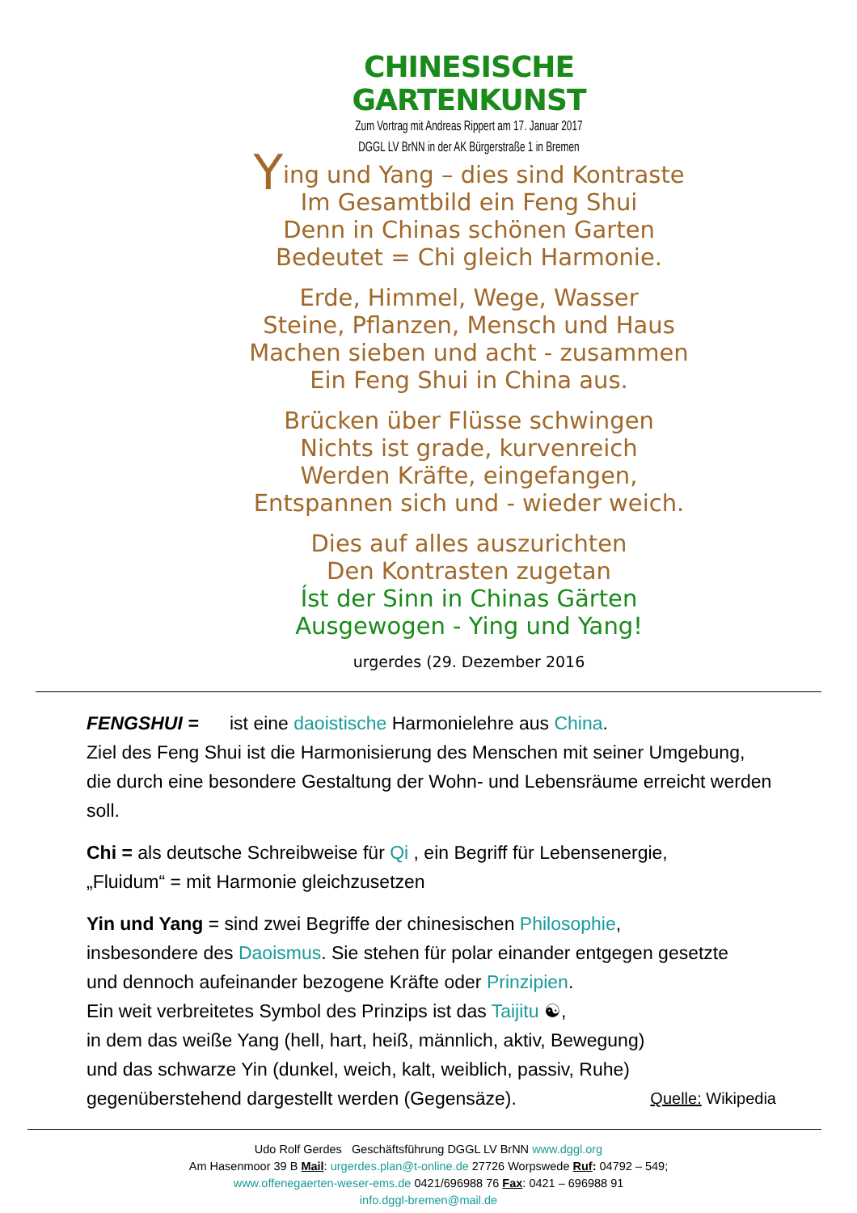CHINESISCHE GARTENKUNST
Zum Vortrag mit Andreas Rippert am 17. Januar 2017
DGGL LV BrNN in der AK Bürgerstraße 1 in Bremen
Ying und Yang – dies sind Kontraste
Im Gesamtbild ein Feng Shui
Denn in Chinas schönen Garten
Bedeutet = Chi gleich Harmonie.
Erde, Himmel, Wege, Wasser
Steine, Pflanzen, Mensch und Haus
Machen sieben und acht - zusammen
Ein Feng Shui in China aus.
Brücken über Flüsse schwingen
Nichts ist grade, kurvenreich
Werden Kräfte, eingefangen,
Entspannen sich und - wieder weich.
Dies auf alles auszurichten
Den Kontrasten zugetan
Íst der Sinn in Chinas Gärten
Ausgewogen - Ying und Yang!
urgerdes (29. Dezember 2016
FENGSHUI = ist eine daoistische Harmonielehre aus China.
Ziel des Feng Shui ist die Harmonisierung des Menschen mit seiner Umgebung,
die durch eine besondere Gestaltung der Wohn- und Lebensräume erreicht werden soll.
Chi = als deutsche Schreibweise für Qi , ein Begriff für Lebensenergie,
„Fluidum“ = mit Harmonie gleichzusetzen
Yin und Yang = sind zwei Begriffe der chinesischen Philosophie,
insbesondere des Daoismus. Sie stehen für polar einander entgegen gesetzte
und dennoch aufeinander bezogene Kräfte oder Prinzipien.
Ein weit verbreitetes Symbol des Prinzips ist das Taijitu ☯,
in dem das weiße Yang (hell, hart, heiß, männlich, aktiv, Bewegung)
und das schwarze Yin (dunkel, weich, kalt, weiblich, passiv, Ruhe)
gegenüberstehend dargestellt werden (Gegensäze). Quelle: Wikipedia
Udo Rolf Gerdes Geschäftsführung DGGL LV BrNN www.dggl.org
Am Hasenmoor 39 B Mail: urgerdes.plan@t-online.de 27726 Worpswede Ruf: 04792 – 549;
www.offenegaerten-weser-ems.de 0421/696988 76 Fax: 0421 – 696988 91
info.dggl-bremen@mail.de